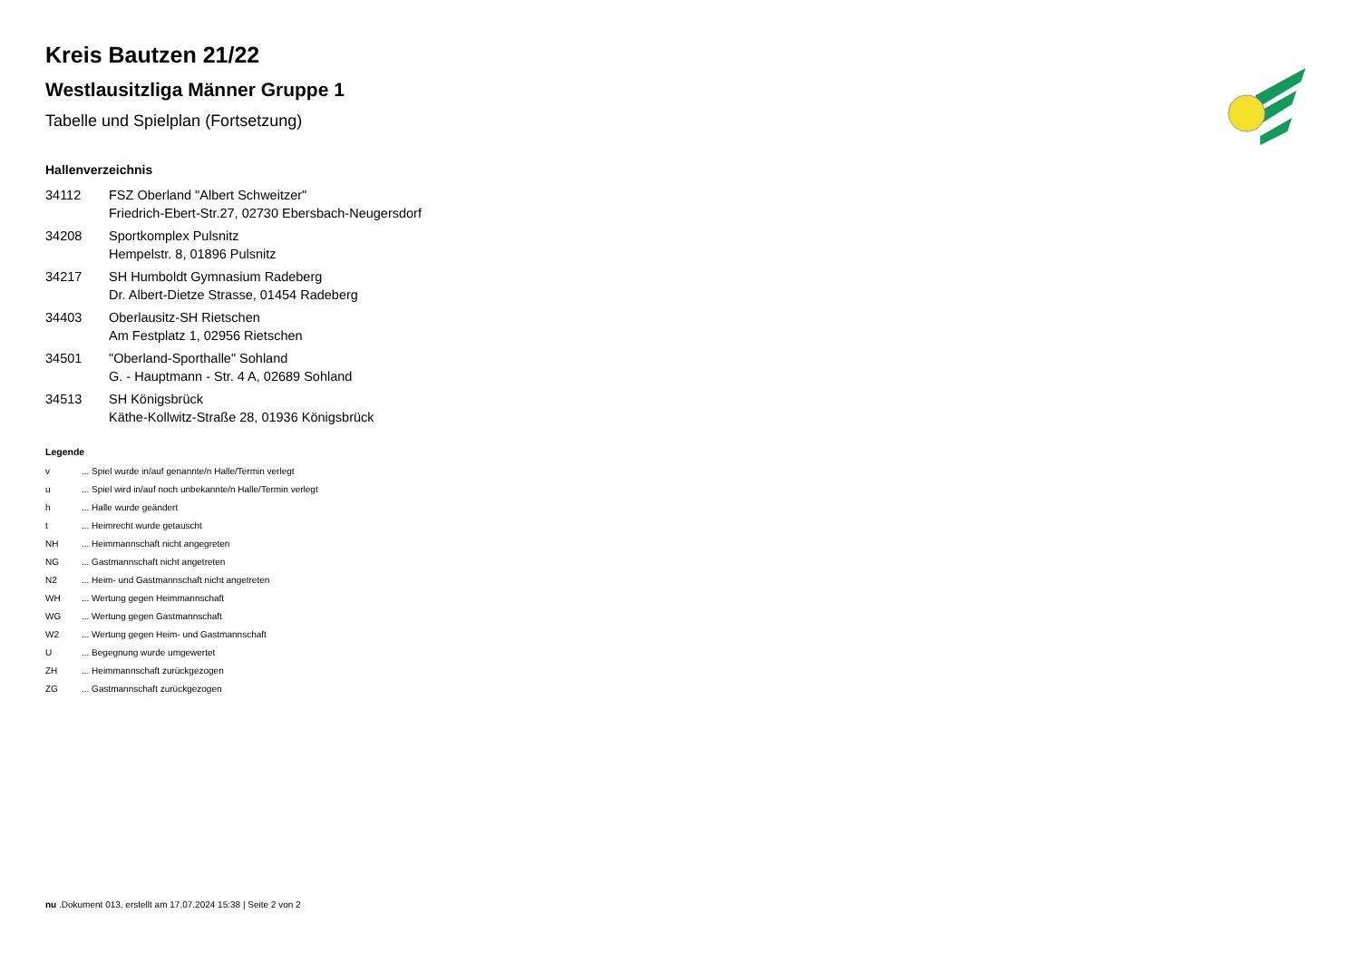Kreis Bautzen 21/22
Westlausitzliga Männer Gruppe 1
Tabelle und Spielplan (Fortsetzung)
Hallenverzeichnis
34112 FSZ Oberland "Albert Schweitzer"
Friedrich-Ebert-Str.27, 02730 Ebersbach-Neugersdorf
34208 Sportkomplex Pulsnitz
Hempelstr. 8, 01896 Pulsnitz
34217 SH Humboldt Gymnasium Radeberg
Dr. Albert-Dietze Strasse, 01454 Radeberg
34403 Oberlausitz-SH Rietschen
Am Festplatz 1, 02956 Rietschen
34501 "Oberland-Sporthalle" Sohland
G. - Hauptmann - Str. 4 A, 02689 Sohland
34513 SH Königsbrück
Käthe-Kollwitz-Straße 28, 01936 Königsbrück
Legende
v... Spiel wurde in/auf genannte/n Halle/Termin verlegt
u... Spiel wird in/auf noch unbekannte/n Halle/Termin verlegt
h... Halle wurde geändert
t... Heimrecht wurde getauscht
NH... Heimmannschaft nicht angegreten
NG... Gastmannschaft nicht angetreten
N2... Heim- und Gastmannschaft nicht angetreten
WH... Wertung gegen Heimmannschaft
WG... Wertung gegen Gastmannschaft
W2... Wertung gegen Heim- und Gastmannschaft
U... Begegnung wurde umgewertet
ZH... Heimmannschaft zurückgezogen
ZG... Gastmannschaft zurückgezogen
nu .Dokument 013, erstellt am 17.07.2024 15:38 | Seite 2 von 2